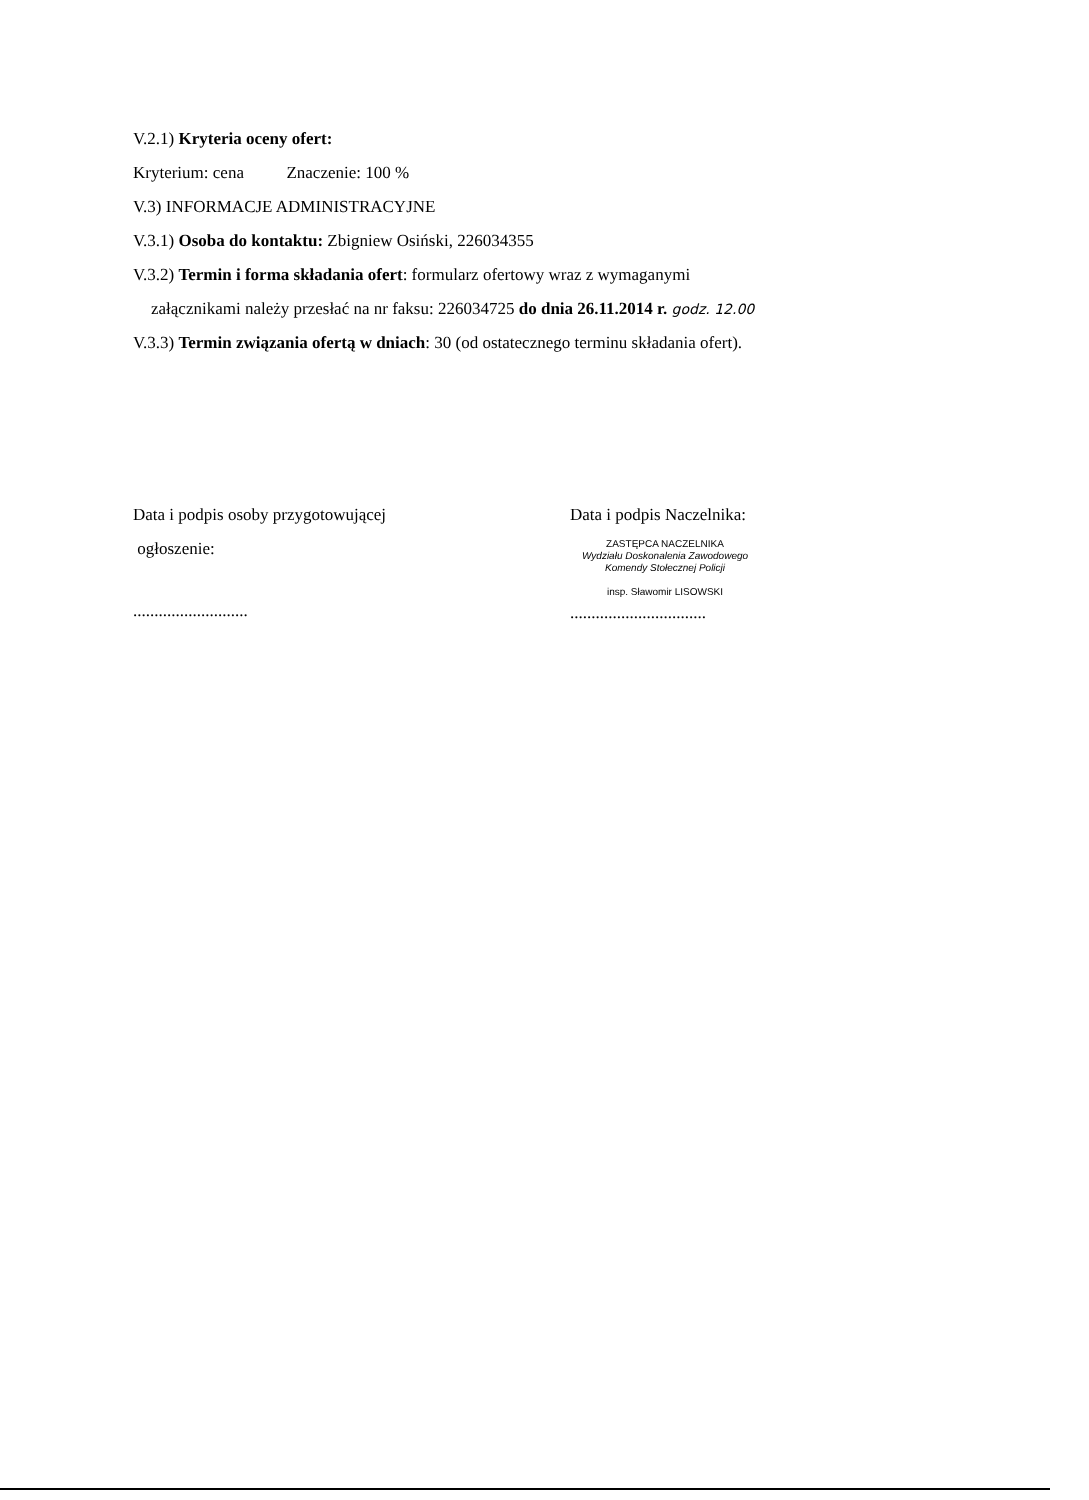V.2.1) Kryteria oceny ofert:
Kryterium: cena Znaczenie: 100 %
V.3) INFORMACJE ADMINISTRACYJNE
V.3.1) Osoba do kontaktu: Zbigniew Osiński, 226034355
V.3.2) Termin i forma składania ofert: formularz ofertowy wraz z wymaganymi
załącznikami należy przesłać na nr faksu: 226034725 do dnia 26.11.2014 r. godz. 12.00
V.3.3) Termin związania ofertą w dniach: 30 (od ostatecznego terminu składania ofert).
Data i podpis osoby przygotowującej
ogłoszenie:
...........................
Data i podpis Naczelnika:
ZASTĘPCA NACZELNIKA
Wydziału Doskonalenia Zawodowego
Komendy Stołecznej Policji
insp. Sławomir LISOWSKI
................................